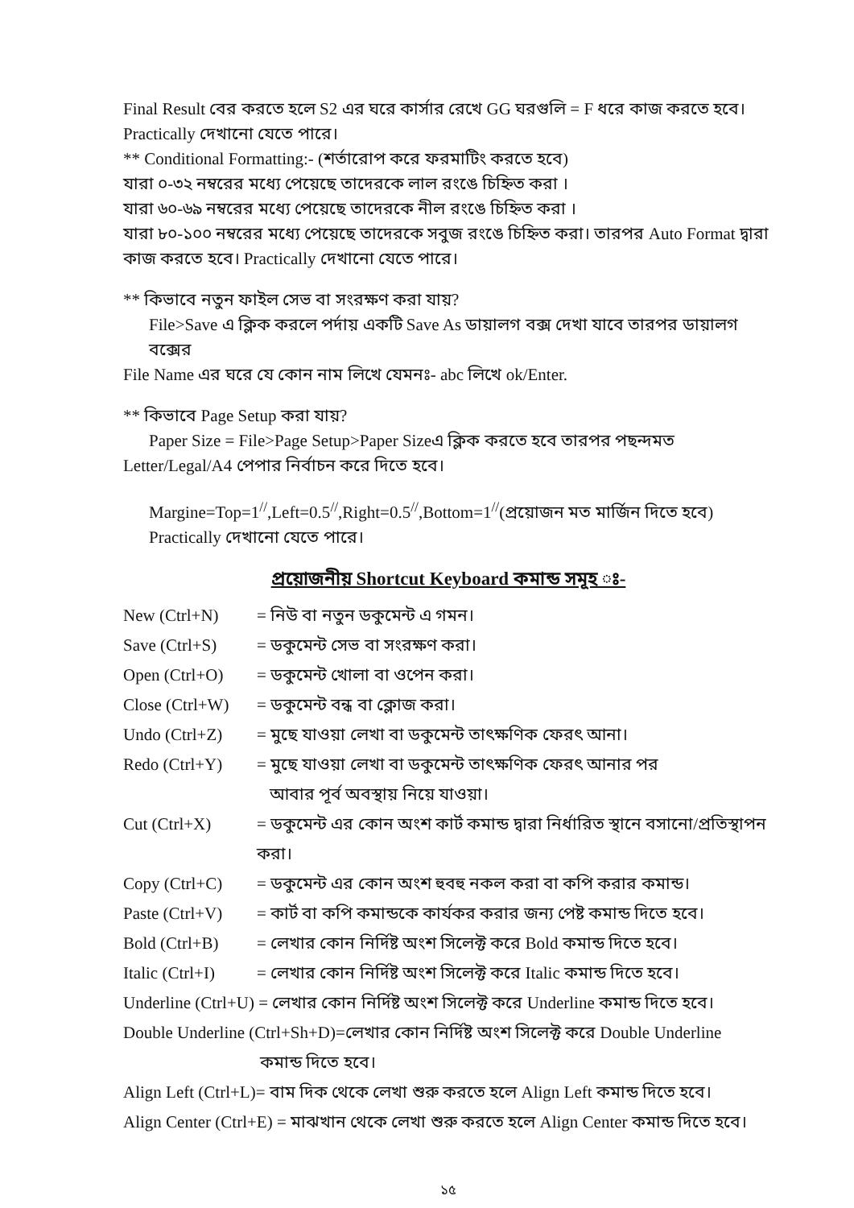Final Result বের করতে হলে S2 এর ঘরে কার্সার রেখে GG ঘরগুলি = F ধরে কাজ করতে হবে। Practically দেখানো যেতে পারে।
** Conditional Formatting:- (শর্তারোপ করে ফরমাটিং করতে হবে)
যারা ০-৩২ নম্বরের মধ্যে পেয়েছে তাদেরকে লাল রংঙে চিহ্নিত করা ।
যারা ৬০-৬৯ নম্বরের মধ্যে পেয়েছে তাদেরকে নীল রংঙে চিহ্নিত করা ।
যারা ৮০-১০০ নম্বরের মধ্যে পেয়েছে তাদেরকে সবুজ রংঙে চিহ্নিত করা। তারপর Auto Format দ্বারা কাজ করতে হবে। Practically দেখানো যেতে পারে।
** কিভাবে নতুন ফাইল সেভ বা সংরক্ষণ করা যায়?
File>Save এ ক্লিক করলে পর্দায় একটি Save As ডায়ালগ বক্স দেখা যাবে তারপর ডায়ালগ বক্সের
File Name এর ঘরে যে কোন নাম লিখে যেমনঃ- abc লিখে ok/Enter.
** কিভাবে Page Setup করা যায়?
Paper Size = File>Page Setup>Paper Sizeএ ক্লিক করতে হবে তারপর পছন্দমত
Letter/Legal/A4 পেপার নির্বাচন করে দিতে হবে।
Margine=Top=1<sup>//</sup>,Left=0.5<sup>//</sup>,Right=0.5<sup>//</sup>,Bottom=1<sup>//</sup>(প্রয়োজন মত মার্জিন দিতে হবে)
Practically দেখানো যেতে পারে।
প্রয়োজনীয় Shortcut Keyboard কমান্ড সমূহ ঃ-
New (Ctrl+N) = নিউ বা নতুন ডকুমেন্ট এ গমন।
Save (Ctrl+S) = ডকুমেন্ট সেভ বা সংরক্ষণ করা।
Open (Ctrl+O) = ডকুমেন্ট খোলা বা ওপেন করা।
Close (Ctrl+W) = ডকুমেন্ট বন্ধ বা ক্লোজ করা।
Undo (Ctrl+Z) = মুছে যাওয়া লেখা বা ডকুমেন্ট তাৎক্ষণিক ফেরৎ আনা।
Redo (Ctrl+Y) = মুছে যাওয়া লেখা বা ডকুমেন্ট তাৎক্ষণিক ফেরৎ আনার পর
আবার পূর্ব অবস্থায় নিয়ে যাওয়া।
Cut (Ctrl+X) = ডকুমেন্ট এর কোন অংশ কার্ট কমান্ড দ্বারা নির্ধারিত স্থানে বসানো/প্রতিস্থাপন করা।
Copy (Ctrl+C) = ডকুমেন্ট এর কোন অংশ হুবহু নকল করা বা কপি করার কমান্ড।
Paste (Ctrl+V) = কার্ট বা কপি কমান্ডকে কার্যকর করার জন্য পেষ্ট কমান্ড দিতে হবে।
Bold (Ctrl+B) = লেখার কোন নির্দিষ্ট অংশ সিলেক্ট করে Bold কমান্ড দিতে হবে।
Italic (Ctrl+I) = লেখার কোন নির্দিষ্ট অংশ সিলেক্ট করে Italic কমান্ড দিতে হবে।
Underline (Ctrl+U) = লেখার কোন নির্দিষ্ট অংশ সিলেক্ট করে Underline কমান্ড দিতে হবে।
Double Underline (Ctrl+Sh+D)=লেখার কোন নির্দিষ্ট অংশ সিলেক্ট করে Double Underline
কমান্ড দিতে হবে।
Align Left (Ctrl+L)= বাম দিক থেকে লেখা শুরু করতে হলে Align Left কমান্ড দিতে হবে।
Align Center (Ctrl+E) = মাঝখান থেকে লেখা শুরু করতে হলে Align Center কমান্ড দিতে হবে।
১৫